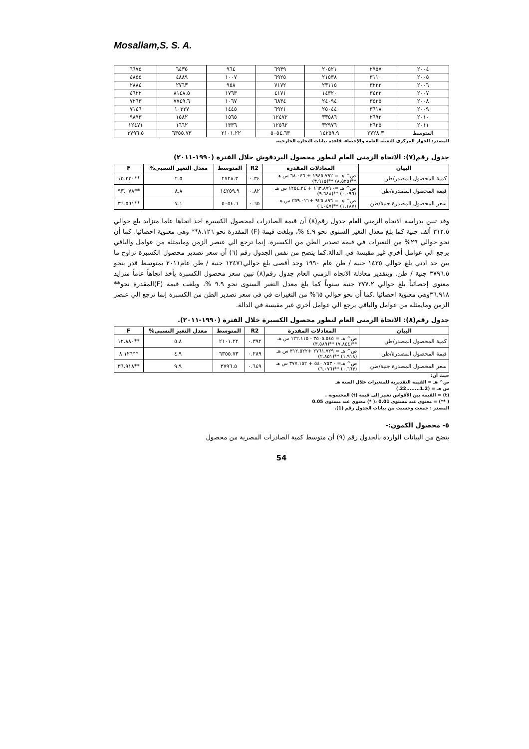Mosallam,S. S. A.
| ٢٠٠٤ | ٢٩٥٧ | ٢٠٥٢١ | ٦٩٣٩ | ٩٦٤ | ٦٤٣٥ | ٦٦٧٥ |
| ٢٠٠٥ | ٣١١٠ | ٢١٥٣٨ | ٦٩٢٥ | ١٠٠٧ | ٤٨٨٩ | ٤٨٥٥ |
| ٢٠٠٦ | ٣٢٢٣ | ٢٣١١٥ | ٧١٧٢ | ٩٥٨ | ٢٧٦٣ | ٢٨٨٤ |
| ٢٠٠٧ | ٣٤٣٢ | ١٤٣٢٠ | ٤١٧١ | ١٧٦٣ | ٨١٤٨.٥ | ٤٦٢٢ |
| ٢٠٠٨ | ٣٥٢٥ | ٢٤٠٩٤ | ٦٨٣٤ | ١٠٦٧ | ٧٧٤٩.٦ | ٧٢٦٣ |
| ٢٠٠٩ | ٣٦١٨ | ٢٥٠٤٤ | ٦٩٢١ | ١٤٤٥ | ١٠٣٢٧ | ٧١٤٦ |
| ٢٠١٠ | ٢٦٩٣ | ٣٣٥٨٦ | ١٢٤٧٢ | ١٥٦٥ | ١٥٨٢ | ٩٨٩٣ |
| ٢٠١١ | ٢٦٢٥ | ٣٢٩٧٦ | ١٢٥٦٢ | ١٣٣٦ | ١٦٦٢ | ١٢٤٧١ |
| المتوسط | ٢٧٢٨.٣ | ١٤٢٥٩.٩ | ٥٠٥٤.٦٣ | ٢١٠١.٢٢ | ٦٣٥٥.٧٣ | ٣٧٩٦.٥ |
المصدر: الجهاز المركزى للتعبئة العامة والإحصاء، قاعدة بيانات التجارة الخارجية.
جدول رقم(٧): الاتجاة الزمنى العام لتطور محصول البردقوش خلال الفترة (١٩٩٠-٢٠١١)
| البيان | المعادلات المقدرة | R2 | المتوسط | معدل التغير النسبى% | F |
| --- | --- | --- | --- | --- | --- |
| كمية المحصول المصدر/طن | ص^ هـ = ١٩٤٥.٧٩٢ + ٦٨.٠٤٦ س هـ **(٨.٥٢٥) **(٣.٩١٥) | ٠.٣٤ | ٢٧٢٨.٣ | ٢.٥ | **١٥.٣٣٠ |
| قيمة المحصول المصدرة/طن | ص^ هـ =- ١٦٣.٨٧٩ + ١٢٥٤.٢٤ س هـ (٠.٠٩٦) **(٩.٦٤٨) | ٠.٨٢ | ١٤٢٥٩.٩ | ٨.٨ | **٩٣.٠٧٨ |
| سعر المحصول المصدرة جنية/طن | ص^ هـ = ٩٢٥.٨٩٦ +٣٥٩.٠٢١ س هـ (١.١٨٧) **(٦.٠٤٧) | ٠.٦٥ | ٥٠٥٤.٦ | ٧.١ | **٣٦.٥٦١ |
وقد تبين بدراسة الاتجاه الزمني العام جدول رقم(٨) أن قيمة الصادرات لمحصول الكسبرة اخذ اتجاها عاما متزايد بلغ حوالي ٣١٢.٥ ألف جنية كما بلغ معدل التغير السنوى نحو ٤.٩ %، وبلغت قيمة (F) المقدرة نحو ٨.١٢٦** وهى معنوية احصائيا. كما أن نحو حوالي ٢٩% من التغيرات في قيمة تصدير الطن من الكسبرة. إنما ترجع الي عنصر الزمن ومايمثله من عوامل والباقي يرجع الي عوامل أخري غير مقيسة في الدالة.كما يتضح من نفس الجدول رقم (٦) أن سعر تصدير محصول الكسبرة تراوح ما بين حد ادني بلغ حوالي ١٤٣٥ جنية / طن عام ١٩٩٠ وحد أقصى بلغ حوالي١٢٤٧١ جنية / طن عام٢٠١١ بمتوسط قدر بنحو ٣٧٩٦.٥ جنية / طن. وبتقدير معادلة الاتجاه الزمني العام جدول رقم(٨) تبين سعر محصول الكسبرة يأخذ اتجاهاً عاماً متزايد معنوي إحصائياً بلغ حوالي ٣٧٧.٢ جنية سنوياً كما بلغ معدل التغير السنوى نحو ٩.٩ %، وبلغت قيمة (F)المقدرة نحو** ٣٦.٩١٨وهى معنوية احصائيا .كما أن نحو حوالي ٦٥% من التغيرات في فى سعر تصدير الطن من الكسبرة إنما ترجع الي عنصر الزمن ومايمثله من عوامل والباقي يرجع الي عوامل أخري غير مقيسة في الدالة.
جدول رقم(٨): الاتجاة الزمنى العام لتطور محصول الكسبرة خلال الفترة (١٩٩٠-٢٠١١).
| البيان | المعادلات المقدرة | R2 | المتوسط | معدل التغير النسبى% | F |
| --- | --- | --- | --- | --- | --- |
| كمية المحصول المصدر/طن | ص^ هـ = ٣٥٠٥.٥٤٥ - ١٢٢.١١٥ س هـ **(٧.٨٤٤) **(٣.٥٨٩) | ٠.٣٩٢ | ٢١٠١.٢٢ | ٥.٨ | **١٢.٨٨٠ |
| قيمة المحصول المصدرة/طن | ص^ هـ = ٢٧٦١.٧٢٩ +٣١٢.٥٢٢ س هـ (١.٩١٨) **(٢.٨٥١) | ٠.٢٨٩ | ٦٣٥٥.٧٣ | ٤.٩ | **٨.١٢٦ |
| سعر المحصول المصدرة جنية/طن | ص^ هـ= - ٥٤٠.٧٥٣ + ٣٧٧.١٥٢ س هـ (٠.٦٦٣) **(٦.٠٧٦) | ٠.٦٤٩ | ٣٧٩٦.٥ | ٩.٩ | **٣٦.٩١٨ |
حيث أن:
ص^ هـ = القيمة التقديرية للمتغيرات خلال السنة هـ
س هـ = (1.2........22.)
(t) = القيمة بين الأقواس تشير إلى قيمة (t) المحسوبة .
( **) = معنوى عند مستوى 0.01 ،( *) معنوي عند مستوى 0.05
المصدر : جمعت وحسبت من بيانات الجدول رقم (1).
٥- محصول الكمون:-
يتضح من البيانات الواردة بالجدول رقم (٩) أن متوسط كمية الصادرات المصرية من محصول
54